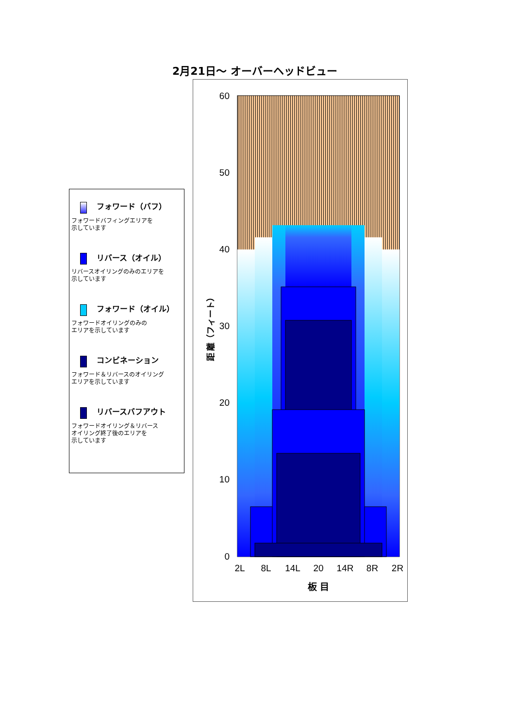2月21日～ オーバーヘッドビュー
フォワード（バフ）
フォワードバフィングエリアを
示しています
リバース（オイル）
リバースオイリングのみのエリアを
示しています
フォワード（オイル）
フォワードオイリングのみの
エリアを示しています
コンビネーション
フォワード＆リバースのオイリング
エリアを示しています
リバースバフアウト
フォワードオイリング＆リバース
オイリング終了後のエリアを
示しています
60
50
40
30
20
10
0
2L
8L
14L
20
14R
8R
2R
板 目
距 離（フィート）